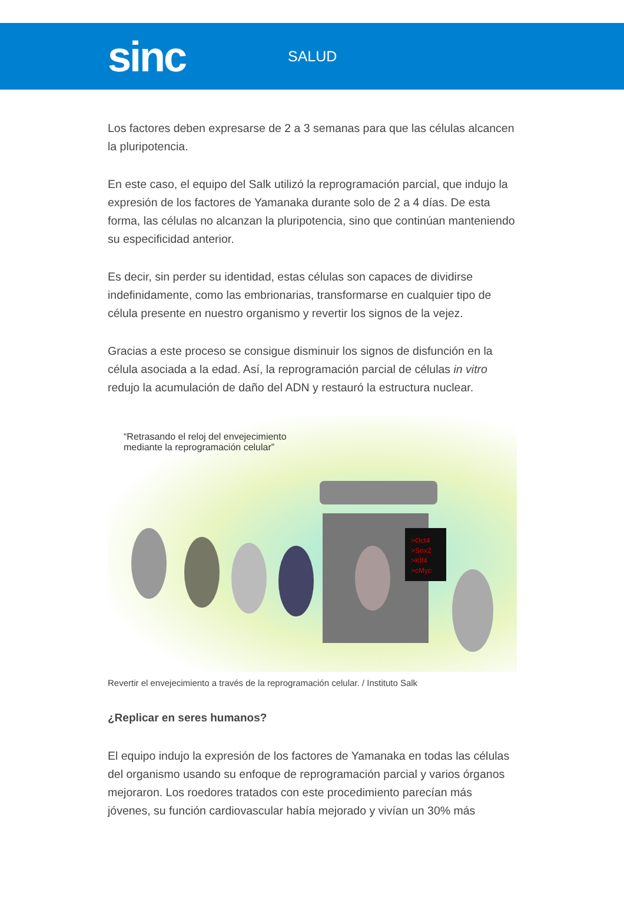sinc
SALUD
Los factores deben expresarse de 2 a 3 semanas para que las células alcancen la pluripotencia.
En este caso, el equipo del Salk utilizó la reprogramación parcial, que indujo la expresión de los factores de Yamanaka durante solo de 2 a 4 días. De esta forma, las células no alcanzan la pluripotencia, sino que continúan manteniendo su especificidad anterior.
Es decir, sin perder su identidad, estas células son capaces de dividirse indefinidamente, como las embrionarias, transformarse en cualquier tipo de célula presente en nuestro organismo y revertir los signos de la vejez.
Gracias a este proceso se consigue disminuir los signos de disfunción en la célula asociada a la edad. Así, la reprogramación parcial de células in vitro redujo la acumulación de daño del ADN y restauró la estructura nuclear.
“Retrasando el reloj del envejecimiento
mediante la reprogramación celular”
>Oct4
>Sox2
>Klf4
>cMyc
Revertir el envejecimiento a través de la reprogramación celular. / Instituto Salk
¿Replicar en seres humanos?
El equipo indujo la expresión de los factores de Yamanaka en todas las células del organismo usando su enfoque de reprogramación parcial y varios órganos mejoraron. Los roedores tratados con este procedimiento parecían más jóvenes, su función cardiovascular había mejorado y vivían un 30% más